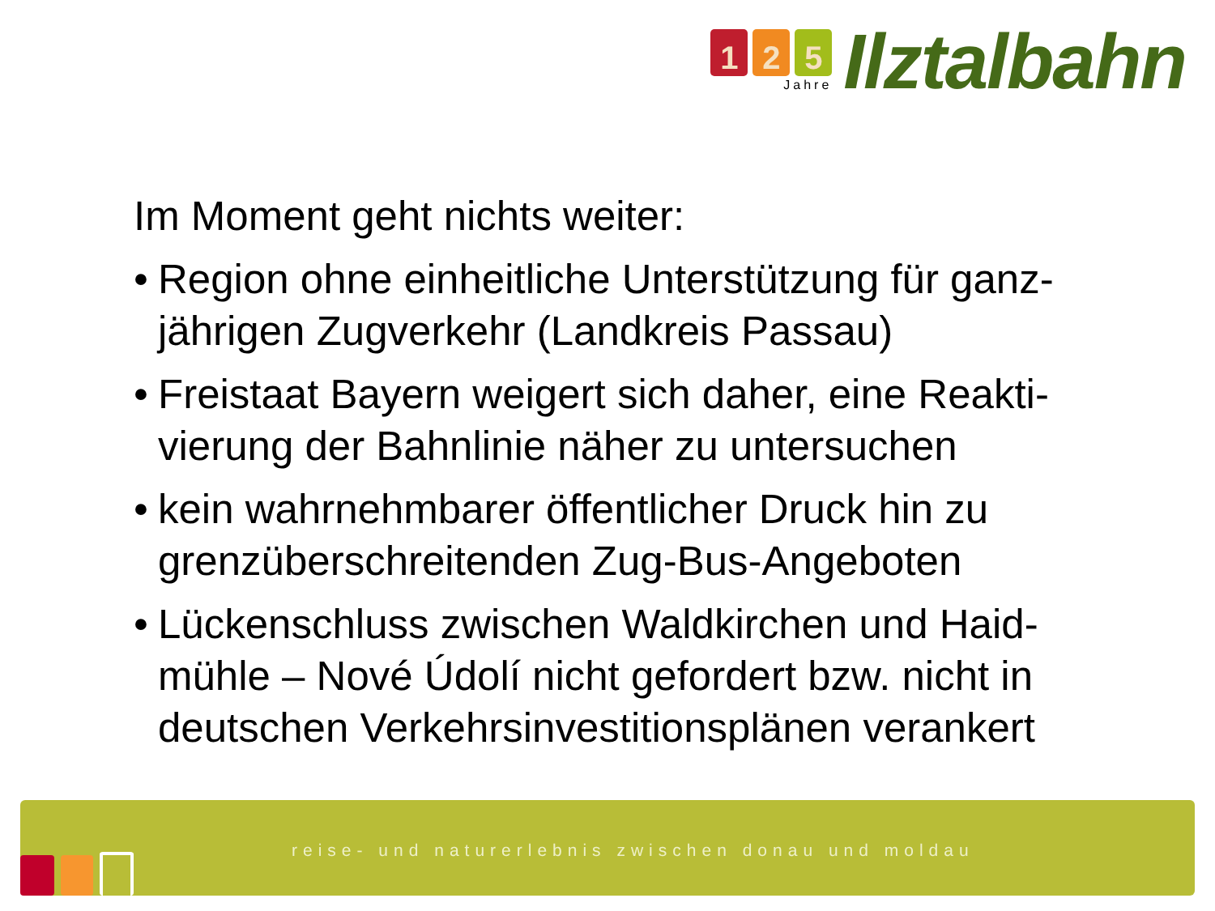1 2 5
Jahre
Ilztalbahn
Im Moment geht nichts weiter:
• Region ohne einheitliche Unterstützung für ganz-jährigen Zugverkehr (Landkreis Passau)
• Freistaat Bayern weigert sich daher, eine Reakti-vierung der Bahnlinie näher zu untersuchen
• kein wahrnehmbarer öffentlicher Druck hin zu grenzüberschreitenden Zug-Bus-Angeboten
• Lückenschluss zwischen Waldkirchen und Haid-mühle – Nové Údolí nicht gefordert bzw. nicht in deutschen Verkehrsinvestitionsplänen verankert
reise- und naturerlebnis zwischen donau und moldau